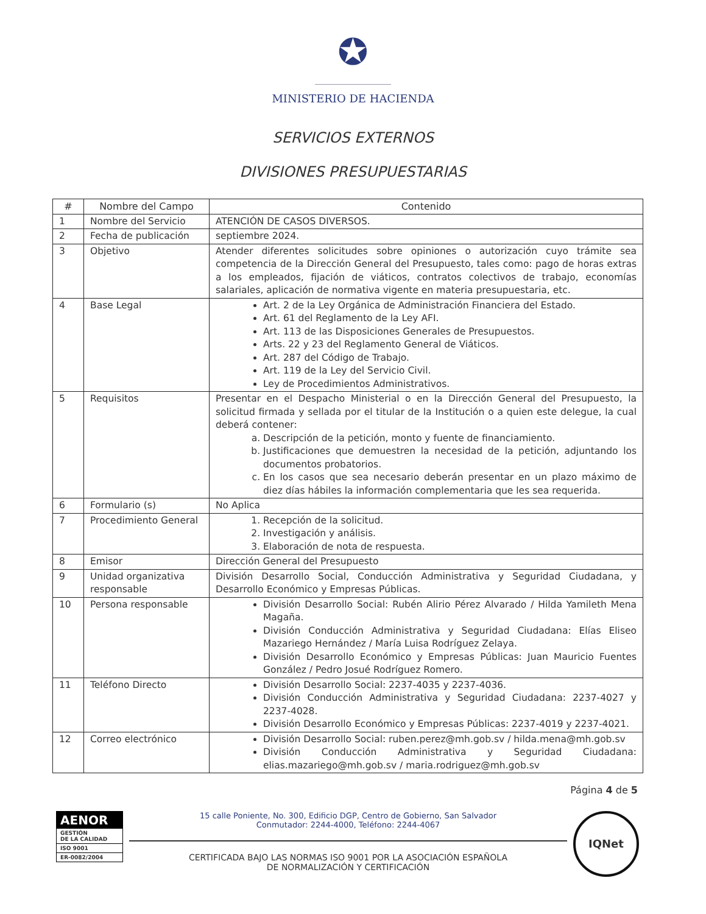✪
MINISTERIO DE HACIENDA
SERVICIOS EXTERNOS
DIVISIONES PRESUPUESTARIAS
| # | Nombre del Campo | Contenido |
| --- | --- | --- |
| 1 | Nombre del Servicio | ATENCIÓN DE CASOS DIVERSOS. |
| 2 | Fecha de publicación | septiembre 2024. |
| 3 | Objetivo | Atender diferentes solicitudes sobre opiniones o autorización cuyo trámite sea competencia de la Dirección General del Presupuesto, tales como: pago de horas extras a los empleados, fijación de viáticos, contratos colectivos de trabajo, economías salariales, aplicación de normativa vigente en materia presupuestaria, etc. |
| 4 | Base Legal | Art. 2 de la Ley Orgánica de Administración Financiera del Estado. Art. 61 del Reglamento de la Ley AFI. Art. 113 de las Disposiciones Generales de Presupuestos. Arts. 22 y 23 del Reglamento General de Viáticos. Art. 287 del Código de Trabajo. Art. 119 de la Ley del Servicio Civil. Ley de Procedimientos Administrativos. |
| 5 | Requisitos | Presentar en el Despacho Ministerial o en la Dirección General del Presupuesto, la solicitud firmada y sellada por el titular de la Institución o a quien este delegue, la cual deberá contener: a. Descripción de la petición, monto y fuente de financiamiento. b. Justificaciones que demuestren la necesidad de la petición, adjuntando los documentos probatorios. c. En los casos que sea necesario deberán presentar en un plazo máximo de diez días hábiles la información complementaria que les sea requerida. |
| 6 | Formulario (s) | No Aplica |
| 7 | Procedimiento General | 1. Recepción de la solicitud. 2. Investigación y análisis. 3. Elaboración de nota de respuesta. |
| 8 | Emisor | Dirección General del Presupuesto |
| 9 | Unidad organizativa responsable | División Desarrollo Social, Conducción Administrativa y Seguridad Ciudadana, y Desarrollo Económico y Empresas Públicas. |
| 10 | Persona responsable | División Desarrollo Social: Rubén Alirio Pérez Alvarado / Hilda Yamileth Mena Magaña. División Conducción Administrativa y Seguridad Ciudadana: Elías Eliseo Mazariego Hernández / María Luisa Rodríguez Zelaya. División Desarrollo Económico y Empresas Públicas: Juan Mauricio Fuentes González / Pedro Josué Rodríguez Romero. |
| 11 | Teléfono Directo | División Desarrollo Social: 2237-4035 y 2237-4036. División Conducción Administrativa y Seguridad Ciudadana: 2237-4027 y 2237-4028. División Desarrollo Económico y Empresas Públicas: 2237-4019 y 2237-4021. |
| 12 | Correo electrónico | División Desarrollo Social: ruben.perez@mh.gob.sv / hilda.mena@mh.gob.sv División Conducción Administrativa y Seguridad Ciudadana: elias.mazariego@mh.gob.sv / maria.rodriguez@mh.gob.sv |
Página 4 de 5
AENOR
GESTIÓN
DE LA CALIDAD
ISO 9001
ER-0082/2004
15 calle Poniente, No. 300, Edificio DGP, Centro de Gobierno, San Salvador
Conmutador: 2244-4000, Teléfono: 2244-4067
CERTIFICADA BAJO LAS NORMAS ISO 9001 POR LA ASOCIACIÓN ESPAÑOLA
DE NORMALIZACIÓN Y CERTIFICACIÓN
IQNet